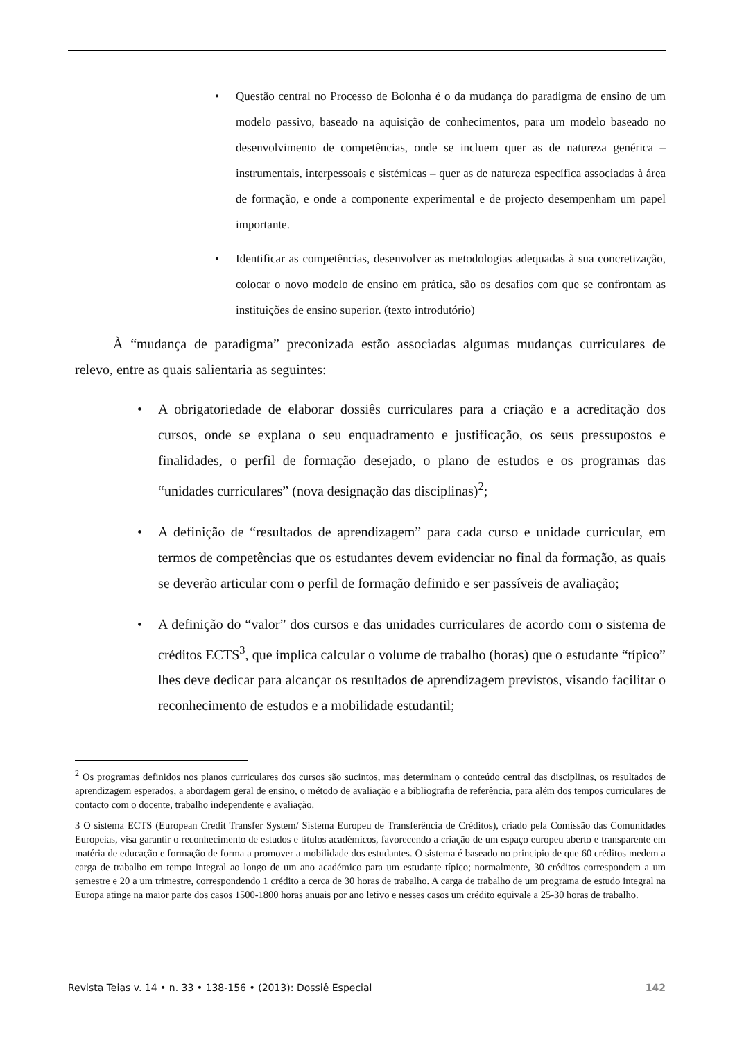• Questão central no Processo de Bolonha é o da mudança do paradigma de ensino de um modelo passivo, baseado na aquisição de conhecimentos, para um modelo baseado no desenvolvimento de competências, onde se incluem quer as de natureza genérica – instrumentais, interpessoais e sistémicas – quer as de natureza específica associadas à área de formação, e onde a componente experimental e de projecto desempenham um papel importante.
• Identificar as competências, desenvolver as metodologias adequadas à sua concretização, colocar o novo modelo de ensino em prática, são os desafios com que se confrontam as instituições de ensino superior. (texto introdutório)
À “mudança de paradigma” preconizada estão associadas algumas mudanças curriculares de relevo, entre as quais salientaria as seguintes:
• A obrigatoriedade de elaborar dossiês curriculares para a criação e a acreditação dos cursos, onde se explana o seu enquadramento e justificação, os seus pressupostos e finalidades, o perfil de formação desejado, o plano de estudos e os programas das “unidades curriculares” (nova designação das disciplinas)<sup>2</sup>;
• A definição de “resultados de aprendizagem” para cada curso e unidade curricular, em termos de competências que os estudantes devem evidenciar no final da formação, as quais se deverão articular com o perfil de formação definido e ser passíveis de avaliação;
• A definição do “valor” dos cursos e das unidades curriculares de acordo com o sistema de créditos ECTS<sup>3</sup>, que implica calcular o volume de trabalho (horas) que o estudante “típico” lhes deve dedicar para alcançar os resultados de aprendizagem previstos, visando facilitar o reconhecimento de estudos e a mobilidade estudantil;
<sup>2</sup> Os programas definidos nos planos curriculares dos cursos são sucintos, mas determinam o conteúdo central das disciplinas, os resultados de aprendizagem esperados, a abordagem geral de ensino, o método de avaliação e a bibliografia de referência, para além dos tempos curriculares de contacto com o docente, trabalho independente e avaliação.
3 O sistema ECTS (European Credit Transfer System/ Sistema Europeu de Transferência de Créditos), criado pela Comissão das Comunidades Europeias, visa garantir o reconhecimento de estudos e títulos académicos, favorecendo a criação de um espaço europeu aberto e transparente em matéria de educação e formação de forma a promover a mobilidade dos estudantes. O sistema é baseado no principio de que 60 créditos medem a carga de trabalho em tempo integral ao longo de um ano académico para um estudante típico; normalmente, 30 créditos correspondem a um semestre e 20 a um trimestre, correspondendo 1 crédito a cerca de 30 horas de trabalho. A carga de trabalho de um programa de estudo integral na Europa atinge na maior parte dos casos 1500-1800 horas anuais por ano letivo e nesses casos um crédito equivale a 25-30 horas de trabalho.
Revista Teias v. 14 • n. 33 • 138-156 • (2013): Dossiê Especial 142